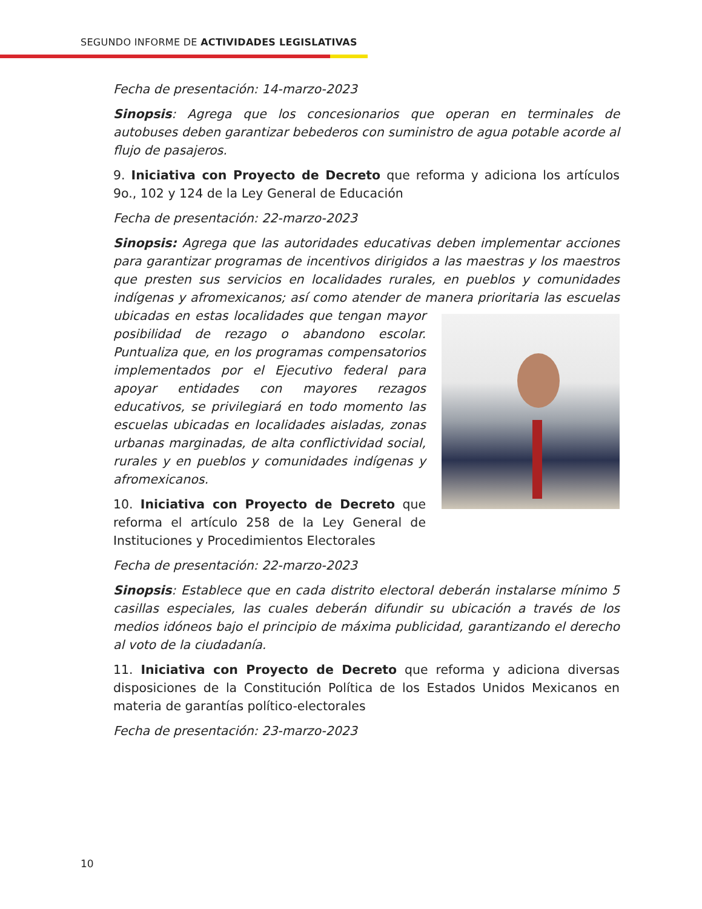SEGUNDO INFORME DE ACTIVIDADES LEGISLATIVAS
Fecha de presentación: 14-marzo-2023
Sinopsis: Agrega que los concesionarios que operan en terminales de autobuses deben garantizar bebederos con suministro de agua potable acorde al flujo de pasajeros.
9. Iniciativa con Proyecto de Decreto que reforma y adiciona los artículos 9o., 102 y 124 de la Ley General de Educación
Fecha de presentación: 22-marzo-2023
Sinopsis: Agrega que las autoridades educativas deben implementar acciones para garantizar programas de incentivos dirigidos a las maestras y los maestros que presten sus servicios en localidades rurales, en pueblos y comunidades indígenas y afromexicanos; así como atender de manera prioritaria las escuelas ubicadas en estas localidades que tengan mayor posibilidad de rezago o abandono escolar. Puntualiza que, en los programas compensatorios implementados por el Ejecutivo federal para apoyar entidades con mayores rezagos educativos, se privilegiará en todo momento las escuelas ubicadas en localidades aisladas, zonas urbanas marginadas, de alta conflictividad social, rurales y en pueblos y comunidades indígenas y afromexicanos.
10. Iniciativa con Proyecto de Decreto que reforma el artículo 258 de la Ley General de Instituciones y Procedimientos Electorales
Fecha de presentación: 22-marzo-2023
Sinopsis: Establece que en cada distrito electoral deberán instalarse mínimo 5 casillas especiales, las cuales deberán difundir su ubicación a través de los medios idóneos bajo el principio de máxima publicidad, garantizando el derecho al voto de la ciudadanía.
11. Iniciativa con Proyecto de Decreto que reforma y adiciona diversas disposiciones de la Constitución Política de los Estados Unidos Mexicanos en materia de garantías político-electorales
Fecha de presentación: 23-marzo-2023
10